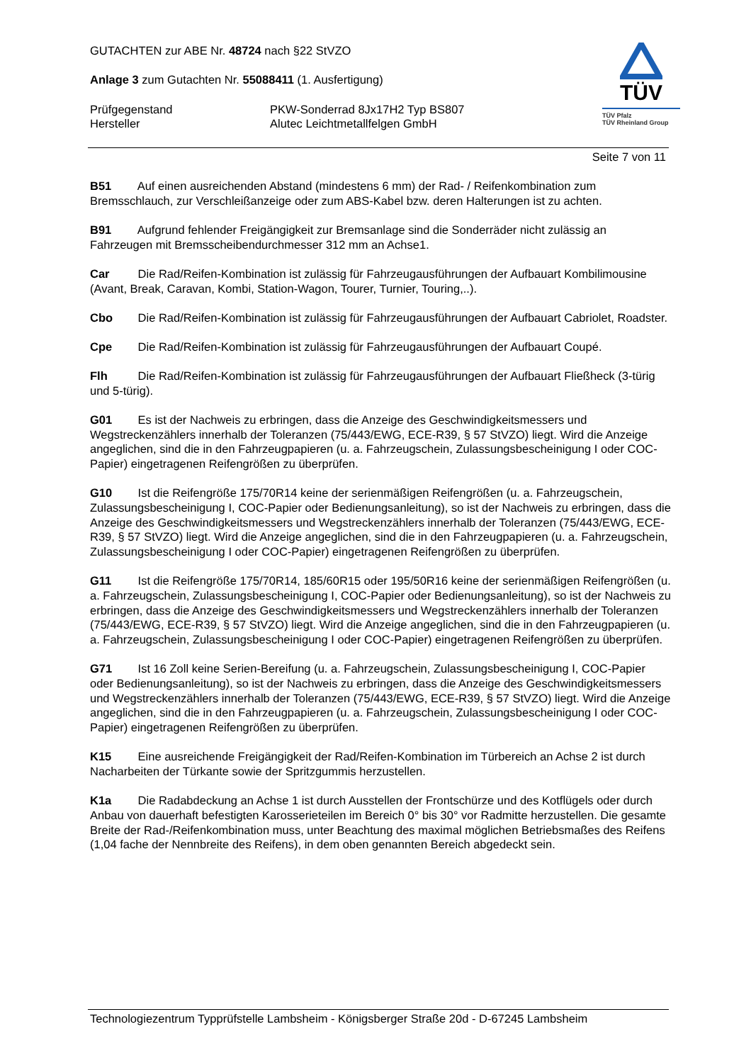GUTACHTEN zur ABE Nr. 48724 nach §22 StVZO
Anlage 3 zum Gutachten Nr. 55088411 (1. Ausfertigung)
Prüfgegenstand PKW-Sonderrad 8Jx17H2 Typ BS807
Hersteller Alutec Leichtmetallfelgen GmbH
TÜV
TÜV Pfalz
TÜV Rheinland Group
Seite 7 von 11
B51 Auf einen ausreichenden Abstand (mindestens 6 mm) der Rad- / Reifenkombination zum Bremsschlauch, zur Verschleißanzeige oder zum ABS-Kabel bzw. deren Halterungen ist zu achten.
B91 Aufgrund fehlender Freigängigkeit zur Bremsanlage sind die Sonderräder nicht zulässig an Fahrzeugen mit Bremsscheibendurchmesser 312 mm an Achse1.
Car Die Rad/Reifen-Kombination ist zulässig für Fahrzeugausführungen der Aufbauart Kombilimousine (Avant, Break, Caravan, Kombi, Station-Wagon, Tourer, Turnier, Touring,..).
Cbo Die Rad/Reifen-Kombination ist zulässig für Fahrzeugausführungen der Aufbauart Cabriolet, Roadster.
Cpe Die Rad/Reifen-Kombination ist zulässig für Fahrzeugausführungen der Aufbauart Coupé.
Flh Die Rad/Reifen-Kombination ist zulässig für Fahrzeugausführungen der Aufbauart Fließheck (3-türig und 5-türig).
G01 Es ist der Nachweis zu erbringen, dass die Anzeige des Geschwindigkeitsmessers und Wegstreckenzählers innerhalb der Toleranzen (75/443/EWG, ECE-R39, § 57 StVZO) liegt. Wird die Anzeige angeglichen, sind die in den Fahrzeugpapieren (u. a. Fahrzeugschein, Zulassungsbescheinigung I oder COC-Papier) eingetragenen Reifengrößen zu überprüfen.
G10 Ist die Reifengröße 175/70R14 keine der serienmäßigen Reifengrößen (u. a. Fahrzeugschein, Zulassungsbescheinigung I, COC-Papier oder Bedienungsanleitung), so ist der Nachweis zu erbringen, dass die Anzeige des Geschwindigkeitsmessers und Wegstreckenzählers innerhalb der Toleranzen (75/443/EWG, ECE-R39, § 57 StVZO) liegt. Wird die Anzeige angeglichen, sind die in den Fahrzeugpapieren (u. a. Fahrzeugschein, Zulassungsbescheinigung I oder COC-Papier) eingetragenen Reifengrößen zu überprüfen.
G11 Ist die Reifengröße 175/70R14, 185/60R15 oder 195/50R16 keine der serienmäßigen Reifengrößen (u. a. Fahrzeugschein, Zulassungsbescheinigung I, COC-Papier oder Bedienungsanleitung), so ist der Nachweis zu erbringen, dass die Anzeige des Geschwindigkeitsmessers und Wegstreckenzählers innerhalb der Toleranzen (75/443/EWG, ECE-R39, § 57 StVZO) liegt. Wird die Anzeige angeglichen, sind die in den Fahrzeugpapieren (u. a. Fahrzeugschein, Zulassungsbescheinigung I oder COC-Papier) eingetragenen Reifengrößen zu überprüfen.
G71 Ist 16 Zoll keine Serien-Bereifung (u. a. Fahrzeugschein, Zulassungsbescheinigung I, COC-Papier oder Bedienungsanleitung), so ist der Nachweis zu erbringen, dass die Anzeige des Geschwindigkeitsmessers und Wegstreckenzählers innerhalb der Toleranzen (75/443/EWG, ECE-R39, § 57 StVZO) liegt. Wird die Anzeige angeglichen, sind die in den Fahrzeugpapieren (u. a. Fahrzeugschein, Zulassungsbescheinigung I oder COC-Papier) eingetragenen Reifengrößen zu überprüfen.
K15 Eine ausreichende Freigängigkeit der Rad/Reifen-Kombination im Türbereich an Achse 2 ist durch Nacharbeiten der Türkante sowie der Spritzgummis herzustellen.
K1a Die Radabdeckung an Achse 1 ist durch Ausstellen der Frontschürze und des Kotflügels oder durch Anbau von dauerhaft befestigten Karosserieteilen im Bereich 0° bis 30° vor Radmitte herzustellen. Die gesamte Breite der Rad-/Reifenkombination muss, unter Beachtung des maximal möglichen Betriebsmaßes des Reifens (1,04 fache der Nennbreite des Reifens), in dem oben genannten Bereich abgedeckt sein.
Technologiezentrum Typprüfstelle Lambsheim - Königsberger Straße 20d - D-67245 Lambsheim